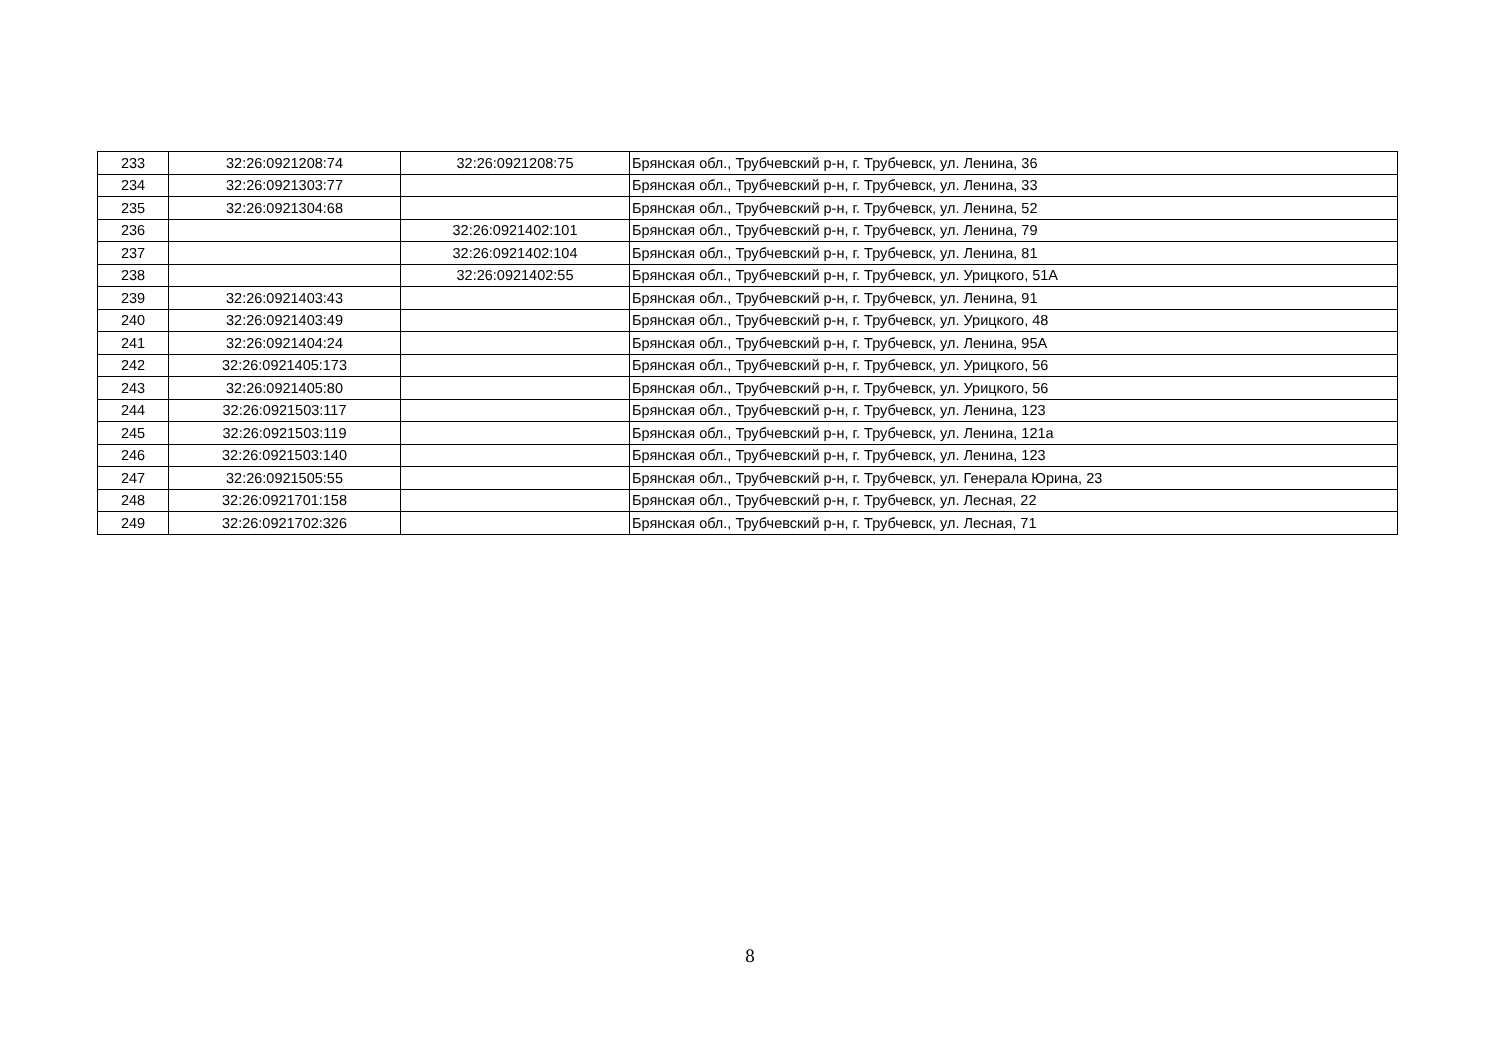| 233 | 32:26:0921208:74 | 32:26:0921208:75 | Брянская обл., Трубчевский р-н, г. Трубчевск, ул. Ленина, 36 |
| 234 | 32:26:0921303:77 | | Брянская обл., Трубчевский р-н, г. Трубчевск, ул. Ленина, 33 |
| 235 | 32:26:0921304:68 | | Брянская обл., Трубчевский р-н, г. Трубчевск, ул. Ленина, 52 |
| 236 | | 32:26:0921402:101 | Брянская обл., Трубчевский р-н, г. Трубчевск, ул. Ленина, 79 |
| 237 | | 32:26:0921402:104 | Брянская обл., Трубчевский р-н, г. Трубчевск, ул. Ленина, 81 |
| 238 | | 32:26:0921402:55 | Брянская обл., Трубчевский р-н, г. Трубчевск, ул. Урицкого, 51А |
| 239 | 32:26:0921403:43 | | Брянская обл., Трубчевский р-н, г. Трубчевск, ул. Ленина, 91 |
| 240 | 32:26:0921403:49 | | Брянская обл., Трубчевский р-н, г. Трубчевск, ул. Урицкого, 48 |
| 241 | 32:26:0921404:24 | | Брянская обл., Трубчевский р-н, г. Трубчевск, ул. Ленина, 95А |
| 242 | 32:26:0921405:173 | | Брянская обл., Трубчевский р-н, г. Трубчевск, ул. Урицкого, 56 |
| 243 | 32:26:0921405:80 | | Брянская обл., Трубчевский р-н, г. Трубчевск, ул. Урицкого, 56 |
| 244 | 32:26:0921503:117 | | Брянская обл., Трубчевский р-н, г. Трубчевск, ул. Ленина, 123 |
| 245 | 32:26:0921503:119 | | Брянская обл., Трубчевский р-н, г. Трубчевск, ул. Ленина, 121а |
| 246 | 32:26:0921503:140 | | Брянская обл., Трубчевский р-н, г. Трубчевск, ул. Ленина, 123 |
| 247 | 32:26:0921505:55 | | Брянская обл., Трубчевский р-н, г. Трубчевск, ул. Генерала Юрина, 23 |
| 248 | 32:26:0921701:158 | | Брянская обл., Трубчевский р-н, г. Трубчевск, ул. Лесная, 22 |
| 249 | 32:26:0921702:326 | | Брянская обл., Трубчевский р-н, г. Трубчевск, ул. Лесная, 71 |
8